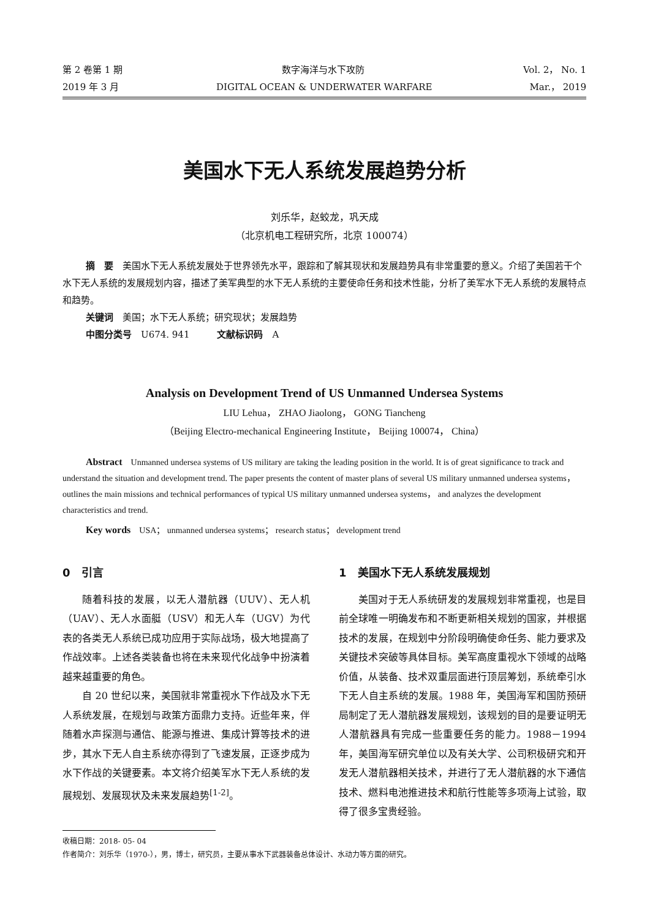第 2 卷第 1 期 数字海洋与水下攻防 Vol. 2， No. 1
2019 年 3 月 DIGITAL OCEAN & UNDERWATER WARFARE Mar.， 2019
美国水下无人系统发展趋势分析
刘乐华，赵蛟龙，巩天成
（北京机电工程研究所，北京 100074）
摘　要　美国水下无人系统发展处于世界领先水平，跟踪和了解其现状和发展趋势具有非常重要的意义。介绍了美国若干个水下无人系统的发展规划内容，描述了美军典型的水下无人系统的主要使命任务和技术性能，分析了美军水下无人系统的发展特点和趋势。
关键词　美国；水下无人系统；研究现状；发展趋势
中图分类号　U674. 941　　　文献标识码　A
Analysis on Development Trend of US Unmanned Undersea Systems
LIU Lehua， ZHAO Jiaolong， GONG Tiancheng
（Beijing Electro-mechanical Engineering Institute， Beijing 100074， China）
Abstract　Unmanned undersea systems of US military are taking the leading position in the world. It is of great significance to track and understand the situation and development trend. The paper presents the content of master plans of several US military unmanned undersea systems， outlines the main missions and technical performances of typical US military unmanned undersea systems， and analyzes the development characteristics and trend.
Key words　USA； unmanned undersea systems； research status； development trend
0　引言
随着科技的发展，以无人潜航器（UUV）、无人机（UAV）、无人水面艇（USV）和无人车（UGV）为代表的各类无人系统已成功应用于实际战场，极大地提高了作战效率。上述各类装备也将在未来现代化战争中扮演着越来越重要的角色。
自 20 世纪以来，美国就非常重视水下作战及水下无人系统发展，在规划与政策方面鼎力支持。近些年来，伴随着水声探测与通信、能源与推进、集成计算等技术的进步，其水下无人自主系统亦得到了飞速发展，正逐步成为水下作战的关键要素。本文将介绍美军水下无人系统的发展规划、发展现状及未来发展趋势<sup>[1-2]</sup>。
1　美国水下无人系统发展规划
美国对于无人系统研发的发展规划非常重视，也是目前全球唯一明确发布和不断更新相关规划的国家，并根据技术的发展，在规划中分阶段明确使命任务、能力要求及关键技术突破等具体目标。美军高度重视水下领域的战略价值，从装备、技术双重层面进行顶层筹划，系统牵引水下无人自主系统的发展。1988 年，美国海军和国防预研局制定了无人潜航器发展规划，该规划的目的是要证明无人潜航器具有完成一些重要任务的能力。1988－1994 年，美国海军研究单位以及有关大学、公司积极研究和开发无人潜航器相关技术，并进行了无人潜航器的水下通信技术、燃料电池推进技术和航行性能等多项海上试验，取得了很多宝贵经验。
收稿日期：2018- 05- 04
作者简介：刘乐华（1970-），男，博士，研究员，主要从事水下武器装备总体设计、水动力等方面的研究。